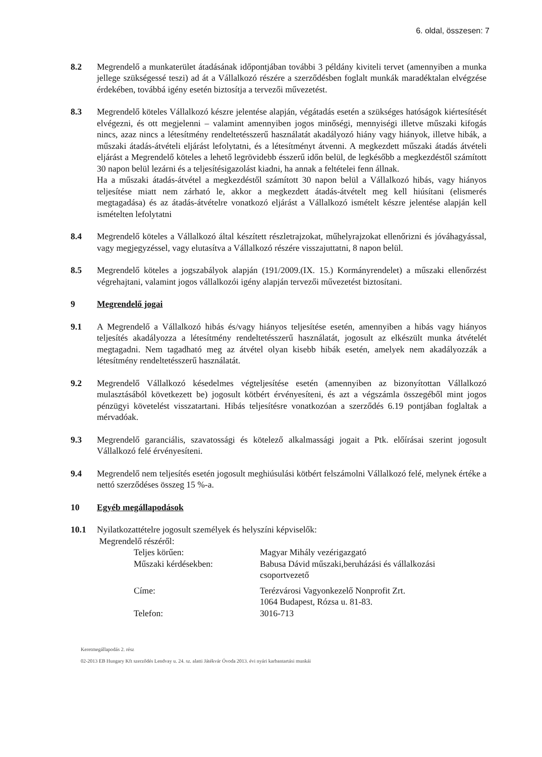6. oldal, összesen: 7
8.2 Megrendelő a munkaterület átadásának időpontjában további 3 példány kiviteli tervet (amennyiben a munka jellege szükségessé teszi) ad át a Vállalkozó részére a szerződésben foglalt munkák maradéktalan elvégzése érdekében, továbbá igény esetén biztosítja a tervezői művezetést.
8.3 Megrendelő köteles Vállalkozó készre jelentése alapján, végátadás esetén a szükséges hatóságok kiértesítését elvégezni, és ott megjelenni – valamint amennyiben jogos minőségi, mennyiségi illetve műszaki kifogás nincs, azaz nincs a létesítmény rendeltetésszerű használatát akadályozó hiány vagy hiányok, illetve hibák, a műszaki átadás-átvételi eljárást lefolytatni, és a létesítményt átvenni. A megkezdett műszaki átadás átvételi eljárást a Megrendelő köteles a lehető legrövidebb ésszerű időn belül, de legkésőbb a megkezdéstől számított 30 napon belül lezárni és a teljesítésigazolást kiadni, ha annak a feltételei fenn állnak.
Ha a műszaki átadás-átvétel a megkezdéstől számított 30 napon belül a Vállalkozó hibás, vagy hiányos teljesítése miatt nem zárható le, akkor a megkezdett átadás-átvételt meg kell hiúsítani (elismerés megtagadása) és az átadás-átvételre vonatkozó eljárást a Vállalkozó ismételt készre jelentése alapján kell ismételten lefolytatni
8.4 Megrendelő köteles a Vállalkozó által készített részletrajzokat, műhelyrajzokat ellenőrizni és jóváhagyással, vagy megjegyzéssel, vagy elutasítva a Vállalkozó részére visszajuttatni, 8 napon belül.
8.5 Megrendelő köteles a jogszabályok alapján (191/2009.(IX. 15.) Kormányrendelet) a műszaki ellenőrzést végrehajtani, valamint jogos vállalkozói igény alapján tervezői művezetést biztosítani.
9 Megrendelő jogai
9.1 A Megrendelő a Vállalkozó hibás és/vagy hiányos teljesítése esetén, amennyiben a hibás vagy hiányos teljesítés akadályozza a létesítmény rendeltetésszerű használatát, jogosult az elkészült munka átvételét megtagadni. Nem tagadható meg az átvétel olyan kisebb hibák esetén, amelyek nem akadályozzák a létesítmény rendeltetésszerű használatát.
9.2 Megrendelő Vállalkozó késedelmes végteljesítése esetén (amennyiben az bizonyítottan Vállalkozó mulasztásából következett be) jogosult kötbért érvényesíteni, és azt a végszámla összegéből mint jogos pénzügyi követelést visszatartani. Hibás teljesítésre vonatkozóan a szerződés 6.19 pontjában foglaltak a mérvadóak.
9.3 Megrendelő garanciális, szavatossági és kötelező alkalmassági jogait a Ptk. előírásai szerint jogosult Vállalkozó felé érvényesíteni.
9.4 Megrendelő nem teljesítés esetén jogosult meghiúsulási kötbért felszámolni Vállalkozó felé, melynek értéke a nettó szerződéses összeg 15 %-a.
10 Egyéb megállapodások
10.1 Nyilatkozattételre jogosult személyek és helyszíni képviselők:
Megrendelő részéről:
| Teljes körűen: | Magyar Mihály vezérigazgató |
| Műszaki kérdésekben: | Babusa Dávid műszaki,beruházási és vállalkozási csoportvezető |
| Címe: | Terézvárosi Vagyonkezelő Nonprofit Zrt. 1064 Budapest, Rózsa u. 81-83. |
| Telefon: | 3016-713 |
Keretmegállapodás 2. rész
02-2013 EB Hungary Kft szerződés Lendvay u. 24. sz. alatti Játékvár Óvoda 2013. évi nyári karbantartási munkái